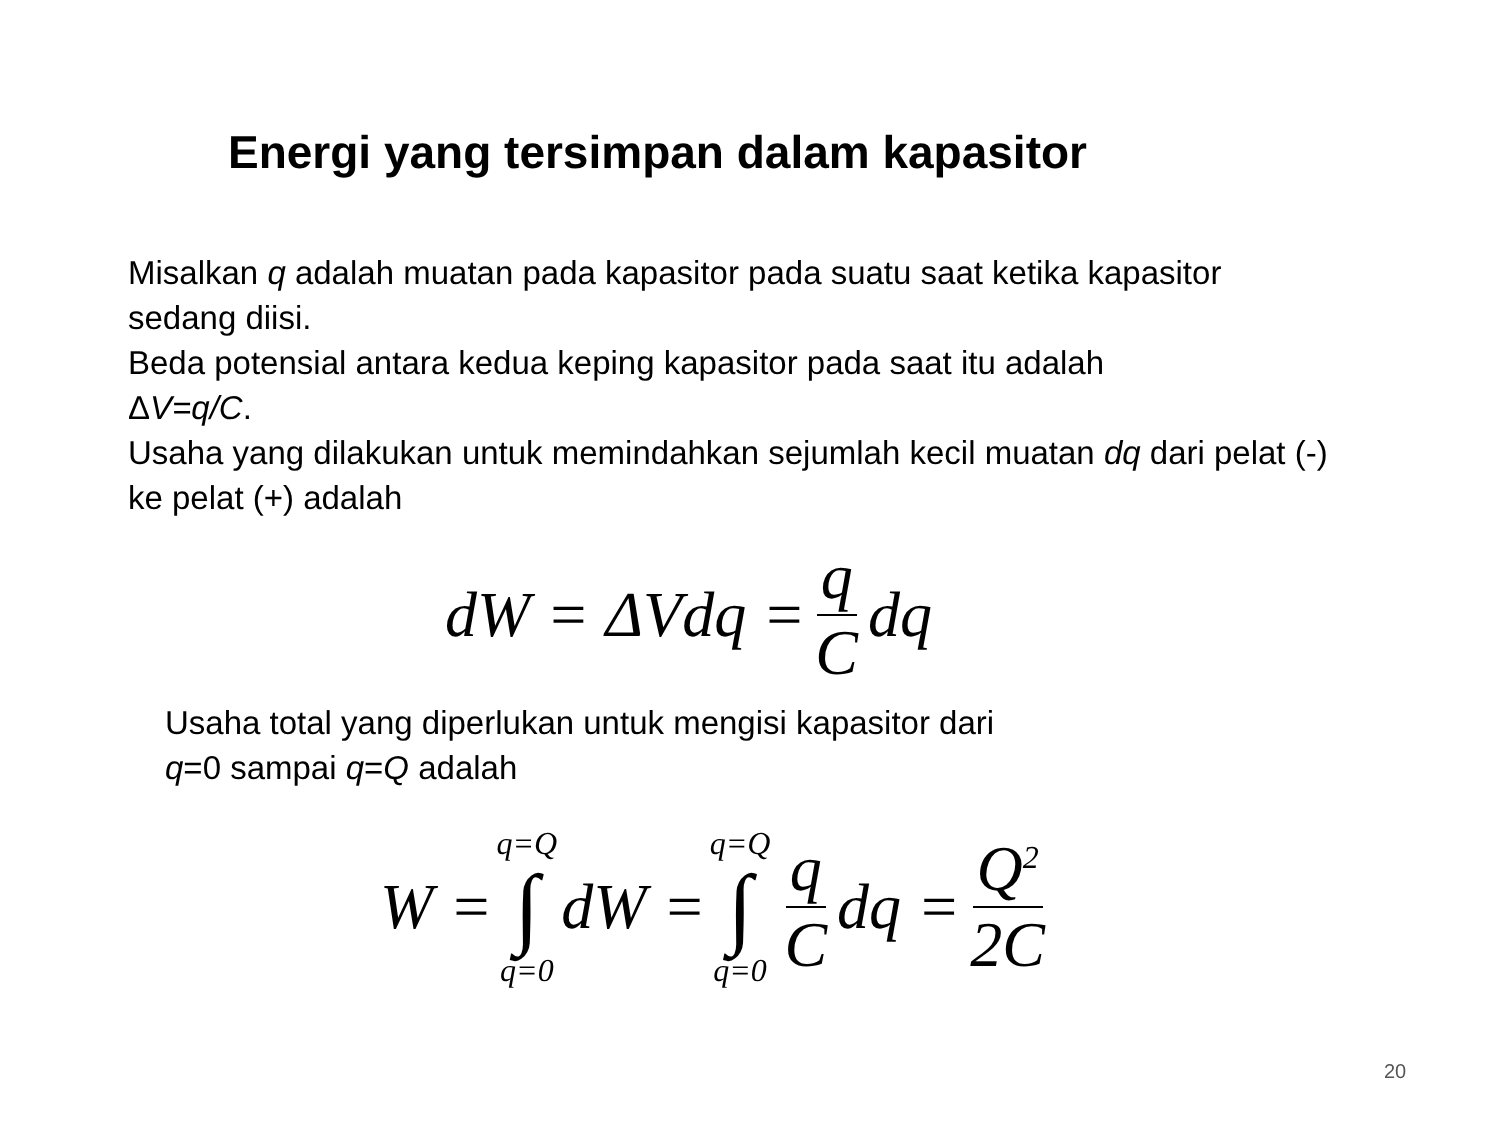Energi yang tersimpan dalam kapasitor
Misalkan q adalah muatan pada kapasitor pada suatu saat ketika kapasitor sedang diisi.
Beda potensial antara kedua keping kapasitor pada saat itu adalah
ΔV=q/C.
Usaha yang dilakukan untuk memindahkan sejumlah kecil muatan dq dari pelat (-) ke pelat (+) adalah
dW = ΔVdq = q C dq
Usaha total yang diperlukan untuk mengisi kapasitor dari
q=0 sampai q=Q adalah
W = q=Q ∫ q=0 dW = q=Q ∫ q=0 q C dq = Q<sup>2</sup> 2C
20